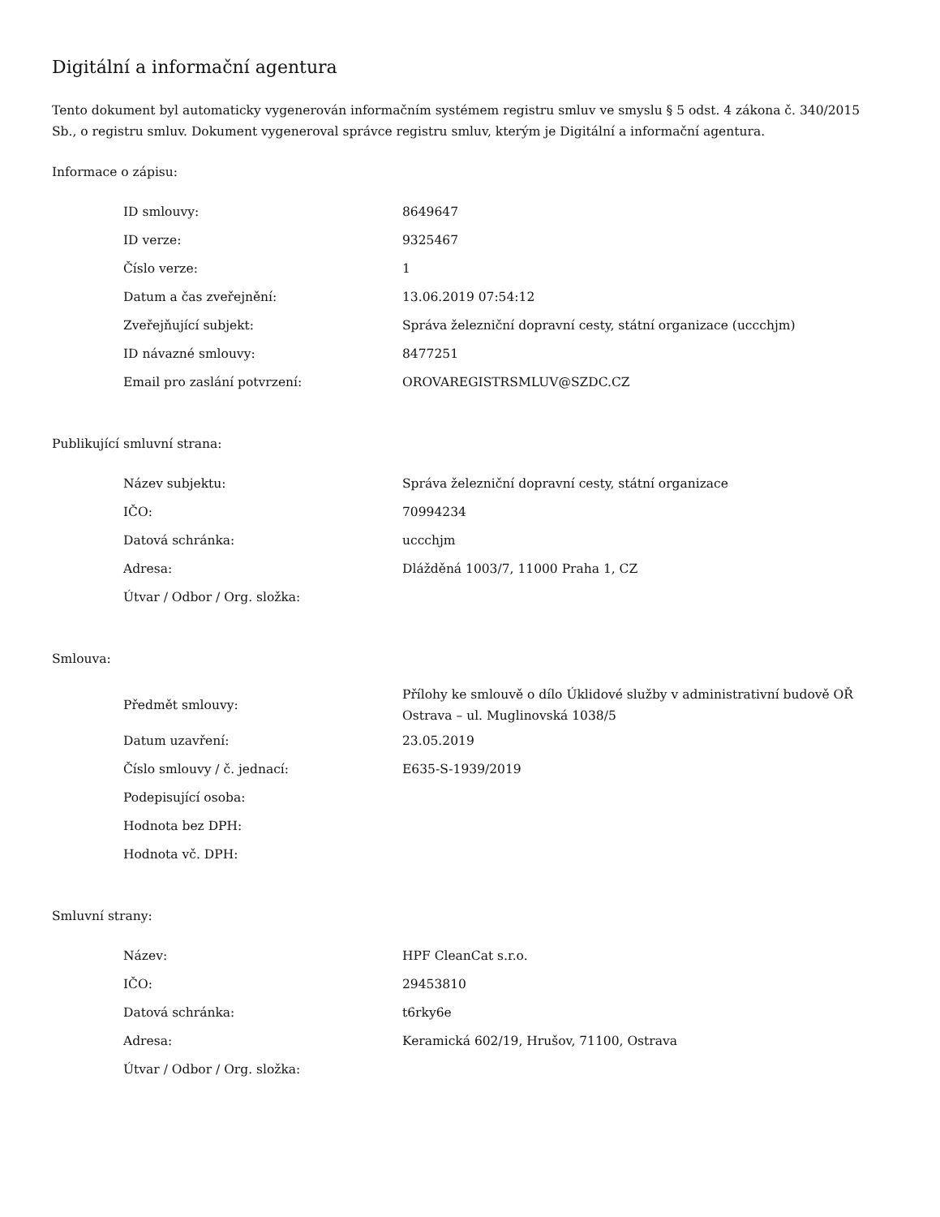Digitální a informační agentura
Tento dokument byl automaticky vygenerován informačním systémem registru smluv ve smyslu § 5 odst. 4 zákona č. 340/2015 Sb., o registru smluv. Dokument vygeneroval správce registru smluv, kterým je Digitální a informační agentura.
Informace o zápisu:
| ID smlouvy: | 8649647 |
| ID verze: | 9325467 |
| Číslo verze: | 1 |
| Datum a čas zveřejnění: | 13.06.2019 07:54:12 |
| Zveřejňující subjekt: | Správa železniční dopravní cesty, státní organizace (uccchjm) |
| ID návazné smlouvy: | 8477251 |
| Email pro zaslání potvrzení: | OROVAREGISTRSMLUV@SZDC.CZ |
Publikující smluvní strana:
| Název subjektu: | Správa železniční dopravní cesty, státní organizace |
| IČO: | 70994234 |
| Datová schránka: | uccchjm |
| Adresa: | Dlážděná 1003/7, 11000 Praha 1, CZ |
| Útvar / Odbor / Org. složka: | |
Smlouva:
| Předmět smlouvy: | Přílohy ke smlouvě o dílo Úklidové služby v administrativní budově OŘ Ostrava – ul. Muglinovská 1038/5 |
| Datum uzavření: | 23.05.2019 |
| Číslo smlouvy / č. jednací: | E635-S-1939/2019 |
| Podepisující osoba: | |
| Hodnota bez DPH: | |
| Hodnota vč. DPH: | |
Smluvní strany:
| Název: | HPF CleanCat s.r.o. |
| IČO: | 29453810 |
| Datová schránka: | t6rky6e |
| Adresa: | Keramická 602/19, Hrušov, 71100, Ostrava |
| Útvar / Odbor / Org. složka: | |